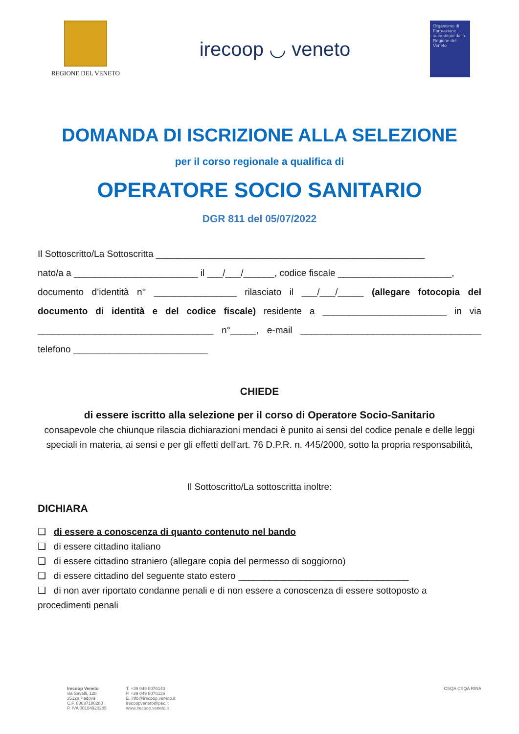REGIONE DEL VENETO
irecoop ◡ veneto
Organismo di Formazione accreditato dalla Regione del Veneto
DOMANDA DI ISCRIZIONE ALLA SELEZIONE
per il corso regionale a qualifica di
OPERATORE SOCIO SANITARIO
DGR 811 del 05/07/2022
Il Sottoscritto/La Sottoscritta ____________________________________________________
nato/a a ________________________ il ___/___/______, codice fiscale ______________________,
documento d’identità n° ________________ rilasciato il ___/___/_____ (allegare fotocopia del documento di identità e del codice fiscale) residente a ________________________ in via __________________________________ n°_____, e-mail ___________________________________ telefono __________________________
CHIEDE
di essere iscritto alla selezione per il corso di Operatore Socio-Sanitario
consapevole che chiunque rilascia dichiarazioni mendaci è punito ai sensi del codice penale e delle leggi speciali in materia, ai sensi e per gli effetti dell'art. 76 D.P.R. n. 445/2000, sotto la propria responsabilità,
Il Sottoscritto/La sottoscritta inoltre:
DICHIARA
❑ di essere a conoscenza di quanto contenuto nel bando
❑ di essere cittadino italiano
❑ di essere cittadino straniero (allegare copia del permesso di soggiorno)
❑ di essere cittadino del seguente stato estero _________________________________
❑ di non aver riportato condanne penali e di non essere a conoscenza di essere sottoposto a procedimenti penali
Irecoop Veneto
via Savelli, 128
35129 Padova
C.F. 80037180280
P. IVA 00104920285
T. +39 049 8076143
F. +39 049 8076136
E. info@irecoop.veneto.it
irecoopveneto@pec.it
www.irecoop.veneto.it
CSQA CSQA RINA